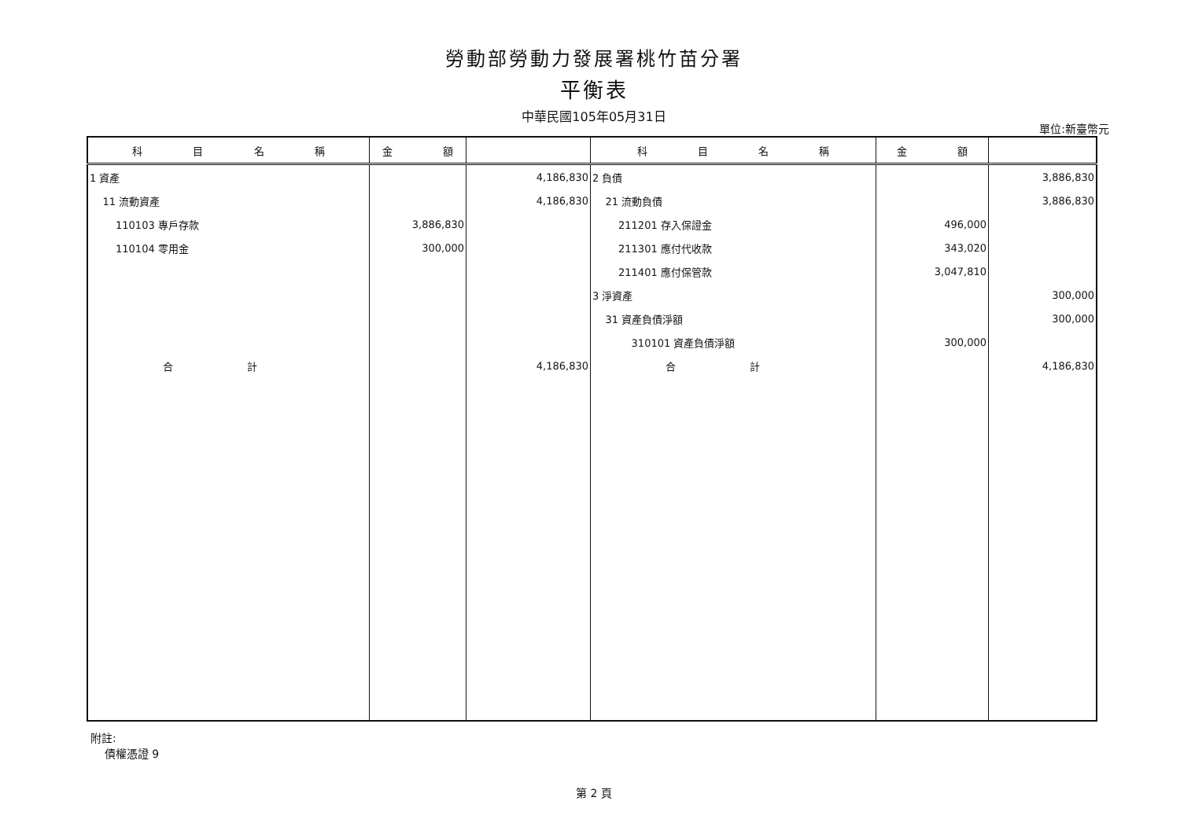勞動部勞動力發展署桃竹苗分署
平衡表
中華民國105年05月31日
單位:新臺幣元
| 科 目 名 稱 | 金 額 | | 科 目 名 稱 | 金 額 | |
| --- | --- | --- | --- | --- | --- |
| 1 資產 | | 4,186,830 | 2 負債 | | 3,886,830 |
| 11 流動資產 | | 4,186,830 | 21 流動負債 | | 3,886,830 |
| 110103 專戶存款 | 3,886,830 | | 211201 存入保證金 | 496,000 | |
| 110104 零用金 | 300,000 | | 211301 應付代收款 | 343,020 | |
| | | | 211401 應付保管款 | 3,047,810 | |
| | | | 3 淨資產 | | 300,000 |
| | | | 31 資產負債淨額 | | 300,000 |
| | | | 310101 資產負債淨額 | 300,000 | |
| 合 計 | | 4,186,830 | 合 計 | | 4,186,830 |
附註:
債權憑證 9
第 2 頁